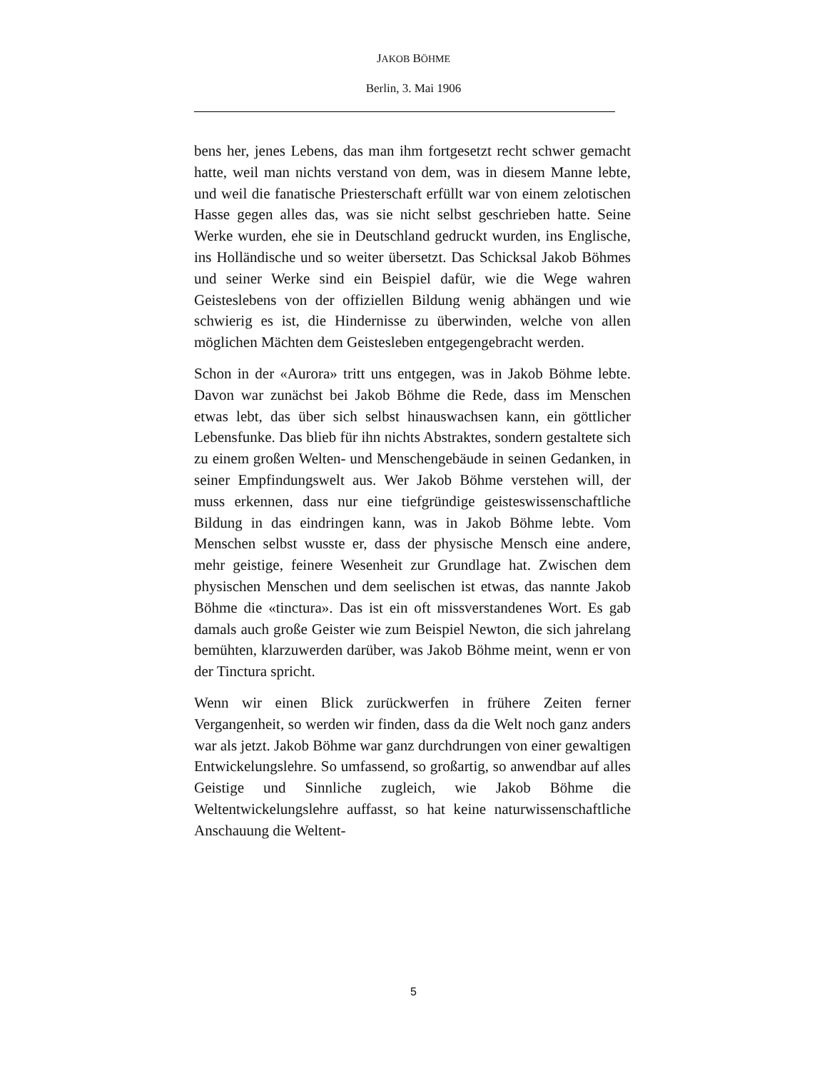JAKOB BÖHME
Berlin, 3. Mai 1906
bens her, jenes Lebens, das man ihm fortgesetzt recht schwer gemacht hatte, weil man nichts verstand von dem, was in diesem Manne lebte, und weil die fanatische Priesterschaft erfüllt war von einem zelotischen Hasse gegen alles das, was sie nicht selbst geschrieben hatte. Seine Werke wurden, ehe sie in Deutschland gedruckt wurden, ins Englische, ins Holländische und so weiter übersetzt. Das Schicksal Jakob Böhmes und seiner Werke sind ein Beispiel dafür, wie die Wege wahren Geisteslebens von der offiziellen Bildung wenig abhängen und wie schwierig es ist, die Hindernisse zu überwinden, welche von allen möglichen Mächten dem Geistesleben entgegengebracht werden.
Schon in der «Aurora» tritt uns entgegen, was in Jakob Böhme lebte. Davon war zunächst bei Jakob Böhme die Rede, dass im Menschen etwas lebt, das über sich selbst hinauswachsen kann, ein göttlicher Lebensfunke. Das blieb für ihn nichts Abstraktes, sondern gestaltete sich zu einem großen Welten- und Menschengebäude in seinen Gedanken, in seiner Empfindungswelt aus. Wer Jakob Böhme verstehen will, der muss erkennen, dass nur eine tiefgründige geisteswissenschaftliche Bildung in das eindringen kann, was in Jakob Böhme lebte. Vom Menschen selbst wusste er, dass der physische Mensch eine andere, mehr geistige, feinere Wesenheit zur Grundlage hat. Zwischen dem physischen Menschen und dem seelischen ist etwas, das nannte Jakob Böhme die «tinctura». Das ist ein oft missverstandenes Wort. Es gab damals auch große Geister wie zum Beispiel Newton, die sich jahrelang bemühten, klarzuwerden darüber, was Jakob Böhme meint, wenn er von der Tinctura spricht.
Wenn wir einen Blick zurückwerfen in frühere Zeiten ferner Vergangenheit, so werden wir finden, dass da die Welt noch ganz anders war als jetzt. Jakob Böhme war ganz durchdrungen von einer gewaltigen Entwickelungslehre. So umfassend, so großartig, so anwendbar auf alles Geistige und Sinnliche zugleich, wie Jakob Böhme die Weltentwickelungslehre auffasst, so hat keine naturwissenschaftliche Anschauung die Weltent-
5